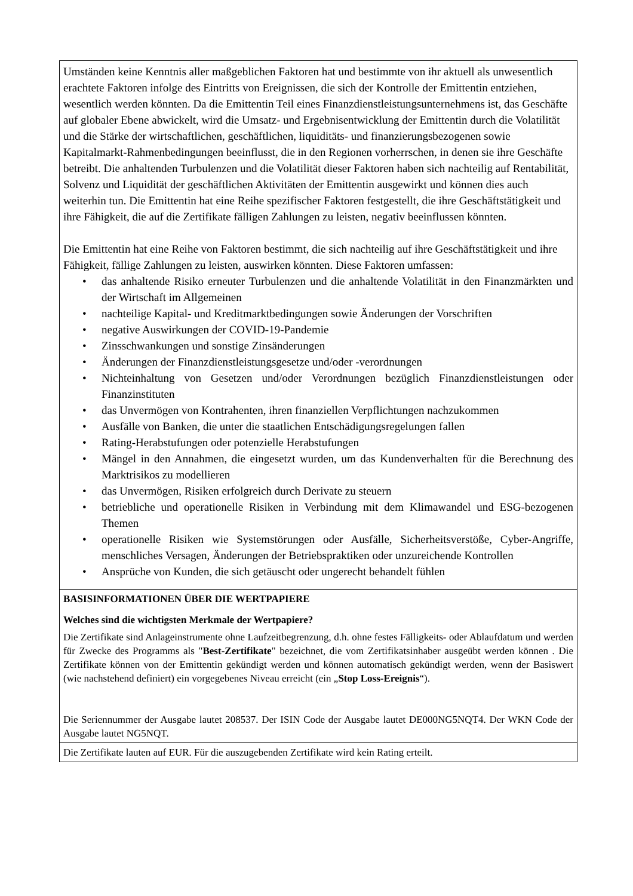Umständen keine Kenntnis aller maßgeblichen Faktoren hat und bestimmte von ihr aktuell als unwesentlich erachtete Faktoren infolge des Eintritts von Ereignissen, die sich der Kontrolle der Emittentin entziehen, wesentlich werden könnten. Da die Emittentin Teil eines Finanzdienstleistungsunternehmens ist, das Geschäfte auf globaler Ebene abwickelt, wird die Umsatz- und Ergebnisentwicklung der Emittentin durch die Volatilität und die Stärke der wirtschaftlichen, geschäftlichen, liquiditäts- und finanzierungsbezogenen sowie Kapitalmarkt-Rahmenbedingungen beeinflusst, die in den Regionen vorherrschen, in denen sie ihre Geschäfte betreibt. Die anhaltenden Turbulenzen und die Volatilität dieser Faktoren haben sich nachteilig auf Rentabilität, Solvenz und Liquidität der geschäftlichen Aktivitäten der Emittentin ausgewirkt und können dies auch weiterhin tun. Die Emittentin hat eine Reihe spezifischer Faktoren festgestellt, die ihre Geschäftstätigkeit und ihre Fähigkeit, die auf die Zertifikate fälligen Zahlungen zu leisten, negativ beeinflussen könnten.
Die Emittentin hat eine Reihe von Faktoren bestimmt, die sich nachteilig auf ihre Geschäftstätigkeit und ihre Fähigkeit, fällige Zahlungen zu leisten, auswirken könnten. Diese Faktoren umfassen:
• das anhaltende Risiko erneuter Turbulenzen und die anhaltende Volatilität in den Finanzmärkten und der Wirtschaft im Allgemeinen
• nachteilige Kapital- und Kreditmarktbedingungen sowie Änderungen der Vorschriften
• negative Auswirkungen der COVID-19-Pandemie
• Zinsschwankungen und sonstige Zinsänderungen
• Änderungen der Finanzdienstleistungsgesetze und/oder -verordnungen
• Nichteinhaltung von Gesetzen und/oder Verordnungen bezüglich Finanzdienstleistungen oder Finanzinstituten
• das Unvermögen von Kontrahenten, ihren finanziellen Verpflichtungen nachzukommen
• Ausfälle von Banken, die unter die staatlichen Entschädigungsregelungen fallen
• Rating-Herabstufungen oder potenzielle Herabstufungen
• Mängel in den Annahmen, die eingesetzt wurden, um das Kundenverhalten für die Berechnung des Marktrisikos zu modellieren
• das Unvermögen, Risiken erfolgreich durch Derivate zu steuern
• betriebliche und operationelle Risiken in Verbindung mit dem Klimawandel und ESG-bezogenen Themen
• operationelle Risiken wie Systemstörungen oder Ausfälle, Sicherheitsverstöße, Cyber-Angriffe, menschliches Versagen, Änderungen der Betriebspraktiken oder unzureichende Kontrollen
• Ansprüche von Kunden, die sich getäuscht oder ungerecht behandelt fühlen
BASISINFORMATIONEN ÜBER DIE WERTPAPIERE
Welches sind die wichtigsten Merkmale der Wertpapiere?
Die Zertifikate sind Anlageinstrumente ohne Laufzeitbegrenzung, d.h. ohne festes Fälligkeits- oder Ablaufdatum und werden für Zwecke des Programms als "Best-Zertifikate" bezeichnet, die vom Zertifikatsinhaber ausgeübt werden können . Die Zertifikate können von der Emittentin gekündigt werden und können automatisch gekündigt werden, wenn der Basiswert (wie nachstehend definiert) ein vorgegebenes Niveau erreicht (ein „Stop Loss-Ereignis“).
Die Seriennummer der Ausgabe lautet 208537. Der ISIN Code der Ausgabe lautet DE000NG5NQT4. Der WKN Code der Ausgabe lautet NG5NQT.
Die Zertifikate lauten auf EUR. Für die auszugebenden Zertifikate wird kein Rating erteilt.